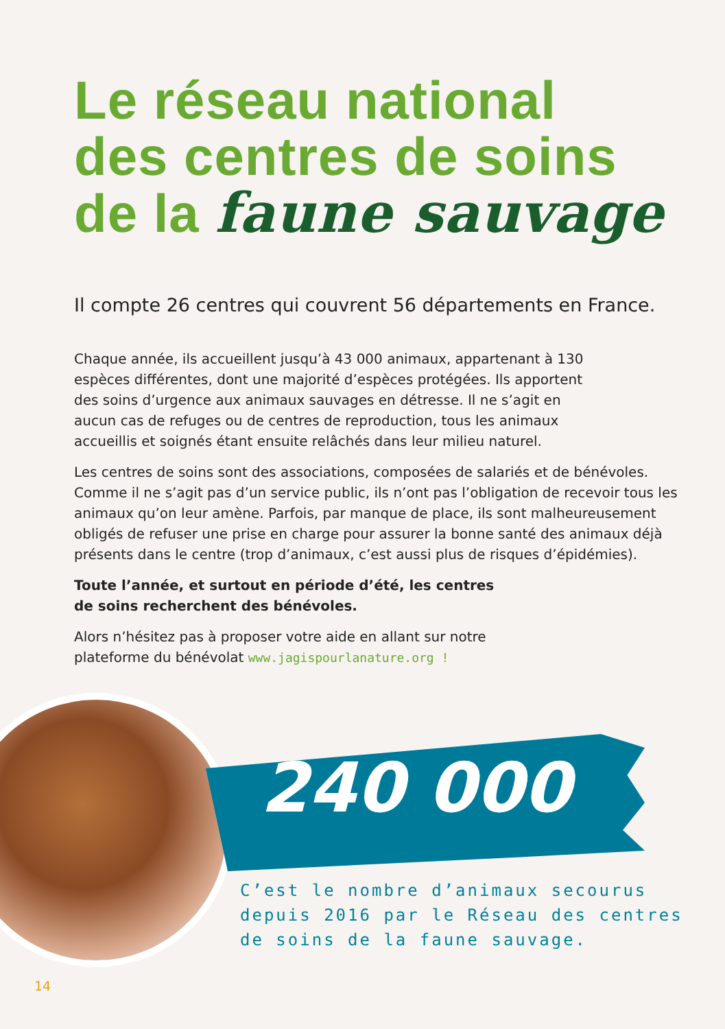Le réseau national
des centres de soins
de la faune sauvage
Il compte 26 centres qui couvrent 56 départements en France.
Chaque année, ils accueillent jusqu’à 43 000 animaux, appartenant à 130
espèces différentes, dont une majorité d’espèces protégées. Ils apportent
des soins d’urgence aux animaux sauvages en détresse. Il ne s’agit en
aucun cas de refuges ou de centres de reproduction, tous les animaux
accueillis et soignés étant ensuite relâchés dans leur milieu naturel.
Les centres de soins sont des associations, composées de salariés et de bénévoles. Comme il ne s’agit pas d’un service public, ils n’ont pas l’obligation de recevoir tous les animaux qu’on leur amène. Parfois, par manque de place, ils sont malheureusement obligés de refuser une prise en charge pour assurer la bonne santé des animaux déjà présents dans le centre (trop d’animaux, c’est aussi plus de risques d’épidémies).
Toute l’année, et surtout en période d’été, les centres
de soins recherchent des bénévoles.
Alors n’hésitez pas à proposer votre aide en allant sur notre
plateforme du bénévolat www.jagispourlanature.org !
240 000
C’est le nombre d’animaux secourus
depuis 2016 par le Réseau des centres
de soins de la faune sauvage.
14